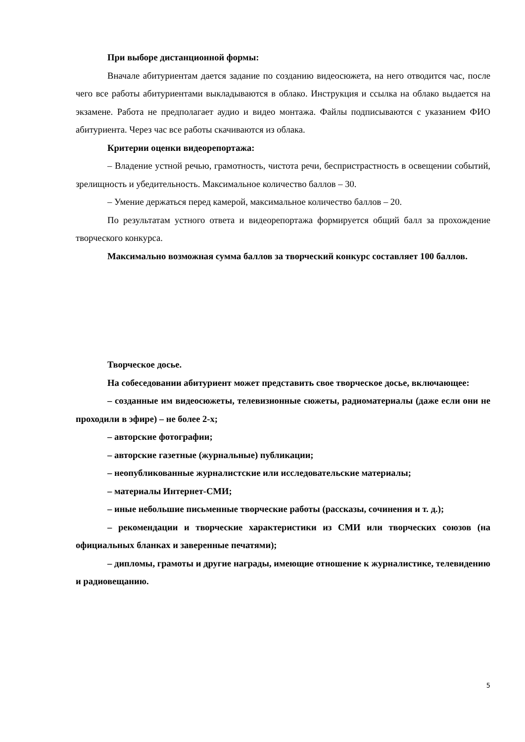При выборе дистанционной формы:
Вначале абитуриентам дается задание по созданию видеосюжета, на него отводится час, после чего все работы абитуриентами выкладываются в облако. Инструкция и ссылка на облако выдается на экзамене. Работа не предполагает аудио и видео монтажа. Файлы подписываются с указанием ФИО абитуриента. Через час все работы скачиваются из облака.
Критерии оценки видеорепортажа:
– Владение устной речью, грамотность, чистота речи, беспристрастность в освещении событий, зрелищность и убедительность. Максимальное количество баллов – 30.
– Умение держаться перед камерой, максимальное количество баллов – 20.
По результатам устного ответа и видеорепортажа формируется общий балл за прохождение творческого конкурса.
Максимально возможная сумма баллов за творческий конкурс составляет 100 баллов.
Творческое досье.
На собеседовании абитуриент может представить свое творческое досье, включающее:
– созданные им видеосюжеты, телевизионные сюжеты, радиоматериалы (даже если они не проходили в эфире) – не более 2-х;
– авторские фотографии;
– авторские газетные (журнальные) публикации;
– неопубликованные журналистские или исследовательские материалы;
– материалы Интернет-СМИ;
– иные небольшие письменные творческие работы (рассказы, сочинения и т. д.);
– рекомендации и творческие характеристики из СМИ или творческих союзов (на официальных бланках и заверенные печатями);
– дипломы, грамоты и другие награды, имеющие отношение к журналистике, телевидению и радиовещанию.
5